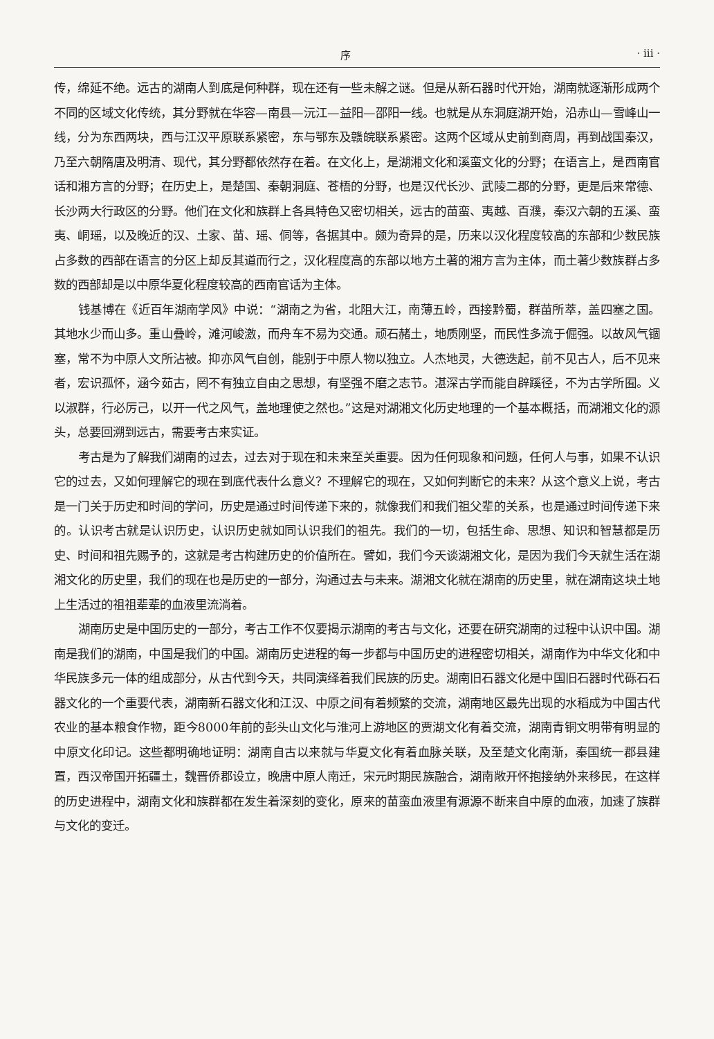序 · iii ·
传，绵延不绝。远古的湖南人到底是何种群，现在还有一些未解之谜。但是从新石器时代开始，湖南就逐渐形成两个不同的区域文化传统，其分野就在华容—南县—沅江—益阳—邵阳一线。也就是从东洞庭湖开始，沿赤山—雪峰山一线，分为东西两块，西与江汉平原联系紧密，东与鄂东及赣皖联系紧密。这两个区域从史前到商周，再到战国秦汉，乃至六朝隋唐及明清、现代，其分野都依然存在着。在文化上，是湖湘文化和溪蛮文化的分野；在语言上，是西南官话和湘方言的分野；在历史上，是楚国、秦朝洞庭、苍梧的分野，也是汉代长沙、武陵二郡的分野，更是后来常德、长沙两大行政区的分野。他们在文化和族群上各具特色又密切相关，远古的苗蛮、夷越、百濮，秦汉六朝的五溪、蛮夷、峒瑶，以及晚近的汉、土家、苗、瑶、侗等，各据其中。颇为奇异的是，历来以汉化程度较高的东部和少数民族占多数的西部在语言的分区上却反其道而行之，汉化程度高的东部以地方土著的湘方言为主体，而土著少数族群占多数的西部却是以中原华夏化程度较高的西南官话为主体。
钱基博在《近百年湖南学风》中说：“湖南之为省，北阻大江，南薄五岭，西接黔蜀，群苗所萃，盖四塞之国。其地水少而山多。重山叠岭，滩河峻激，而舟车不易为交通。顽石赭土，地质刚坚，而民性多流于倔强。以故风气锢塞，常不为中原人文所沾被。抑亦风气自创，能别于中原人物以独立。人杰地灵，大德迭起，前不见古人，后不见来者，宏识孤怀，涵今茹古，罔不有独立自由之思想，有坚强不磨之志节。湛深古学而能自辟蹊径，不为古学所囿。义以淑群，行必厉己，以开一代之风气，盖地理使之然也。”这是对湖湘文化历史地理的一个基本概括，而湖湘文化的源头，总要回溯到远古，需要考古来实证。
考古是为了解我们湖南的过去，过去对于现在和未来至关重要。因为任何现象和问题，任何人与事，如果不认识它的过去，又如何理解它的现在到底代表什么意义？不理解它的现在，又如何判断它的未来？从这个意义上说，考古是一门关于历史和时间的学问，历史是通过时间传递下来的，就像我们和我们祖父辈的关系，也是通过时间传递下来的。认识考古就是认识历史，认识历史就如同认识我们的祖先。我们的一切，包括生命、思想、知识和智慧都是历史、时间和祖先赐予的，这就是考古构建历史的价值所在。譬如，我们今天谈湖湘文化，是因为我们今天就生活在湖湘文化的历史里，我们的现在也是历史的一部分，沟通过去与未来。湖湘文化就在湖南的历史里，就在湖南这块土地上生活过的祖祖辈辈的血液里流淌着。
湖南历史是中国历史的一部分，考古工作不仅要揭示湖南的考古与文化，还要在研究湖南的过程中认识中国。湖南是我们的湖南，中国是我们的中国。湖南历史进程的每一步都与中国历史的进程密切相关，湖南作为中华文化和中华民族多元一体的组成部分，从古代到今天，共同演绎着我们民族的历史。湖南旧石器文化是中国旧石器时代砾石石器文化的一个重要代表，湖南新石器文化和江汉、中原之间有着频繁的交流，湖南地区最先出现的水稻成为中国古代农业的基本粮食作物，距今8000年前的彭头山文化与淮河上游地区的贾湖文化有着交流，湖南青铜文明带有明显的中原文化印记。这些都明确地证明：湖南自古以来就与华夏文化有着血脉关联，及至楚文化南渐，秦国统一郡县建置，西汉帝国开拓疆土，魏晋侨郡设立，晚唐中原人南迁，宋元时期民族融合，湖南敞开怀抱接纳外来移民，在这样的历史进程中，湖南文化和族群都在发生着深刻的变化，原来的苗蛮血液里有源源不断来自中原的血液，加速了族群与文化的变迁。